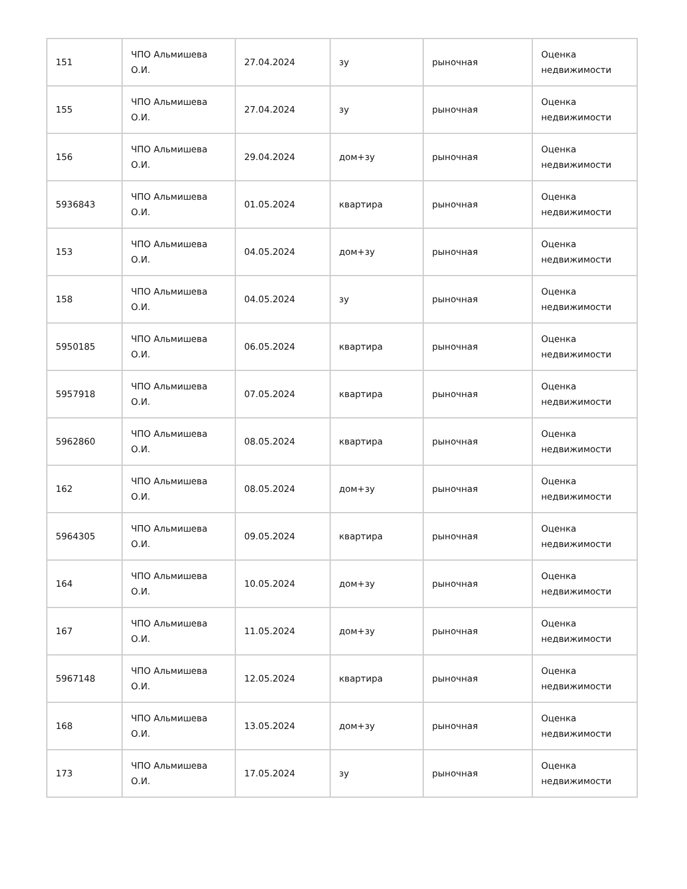| 151 | ЧПО Альмишева О.И. | 27.04.2024 | зу | рыночная | Оценка недвижимости |
| 155 | ЧПО Альмишева О.И. | 27.04.2024 | зу | рыночная | Оценка недвижимости |
| 156 | ЧПО Альмишева О.И. | 29.04.2024 | дом+зу | рыночная | Оценка недвижимости |
| 5936843 | ЧПО Альмишева О.И. | 01.05.2024 | квартира | рыночная | Оценка недвижимости |
| 153 | ЧПО Альмишева О.И. | 04.05.2024 | дом+зу | рыночная | Оценка недвижимости |
| 158 | ЧПО Альмишева О.И. | 04.05.2024 | зу | рыночная | Оценка недвижимости |
| 5950185 | ЧПО Альмишева О.И. | 06.05.2024 | квартира | рыночная | Оценка недвижимости |
| 5957918 | ЧПО Альмишева О.И. | 07.05.2024 | квартира | рыночная | Оценка недвижимости |
| 5962860 | ЧПО Альмишева О.И. | 08.05.2024 | квартира | рыночная | Оценка недвижимости |
| 162 | ЧПО Альмишева О.И. | 08.05.2024 | дом+зу | рыночная | Оценка недвижимости |
| 5964305 | ЧПО Альмишева О.И. | 09.05.2024 | квартира | рыночная | Оценка недвижимости |
| 164 | ЧПО Альмишева О.И. | 10.05.2024 | дом+зу | рыночная | Оценка недвижимости |
| 167 | ЧПО Альмишева О.И. | 11.05.2024 | дом+зу | рыночная | Оценка недвижимости |
| 5967148 | ЧПО Альмишева О.И. | 12.05.2024 | квартира | рыночная | Оценка недвижимости |
| 168 | ЧПО Альмишева О.И. | 13.05.2024 | дом+зу | рыночная | Оценка недвижимости |
| 173 | ЧПО Альмишева О.И. | 17.05.2024 | зу | рыночная | Оценка недвижимости |